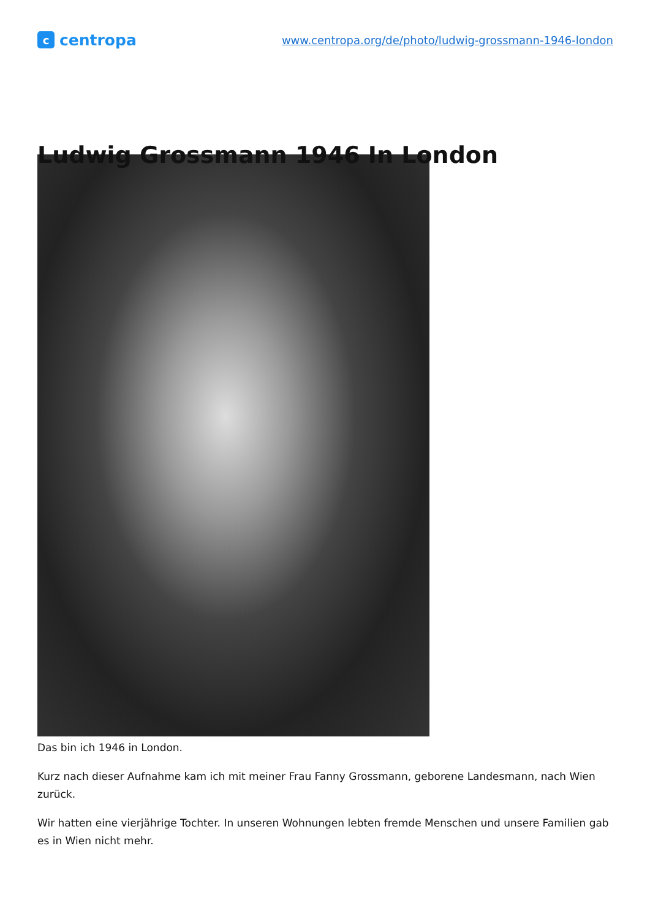ccentropa
www.centropa.org/de/photo/ludwig-grossmann-1946-london
Ludwig Grossmann 1946 In London
Das bin ich 1946 in London.
Kurz nach dieser Aufnahme kam ich mit meiner Frau Fanny Grossmann, geborene Landesmann, nach Wien zurück.
Wir hatten eine vierjährige Tochter. In unseren Wohnungen lebten fremde Menschen und unsere Familien gab es in Wien nicht mehr.